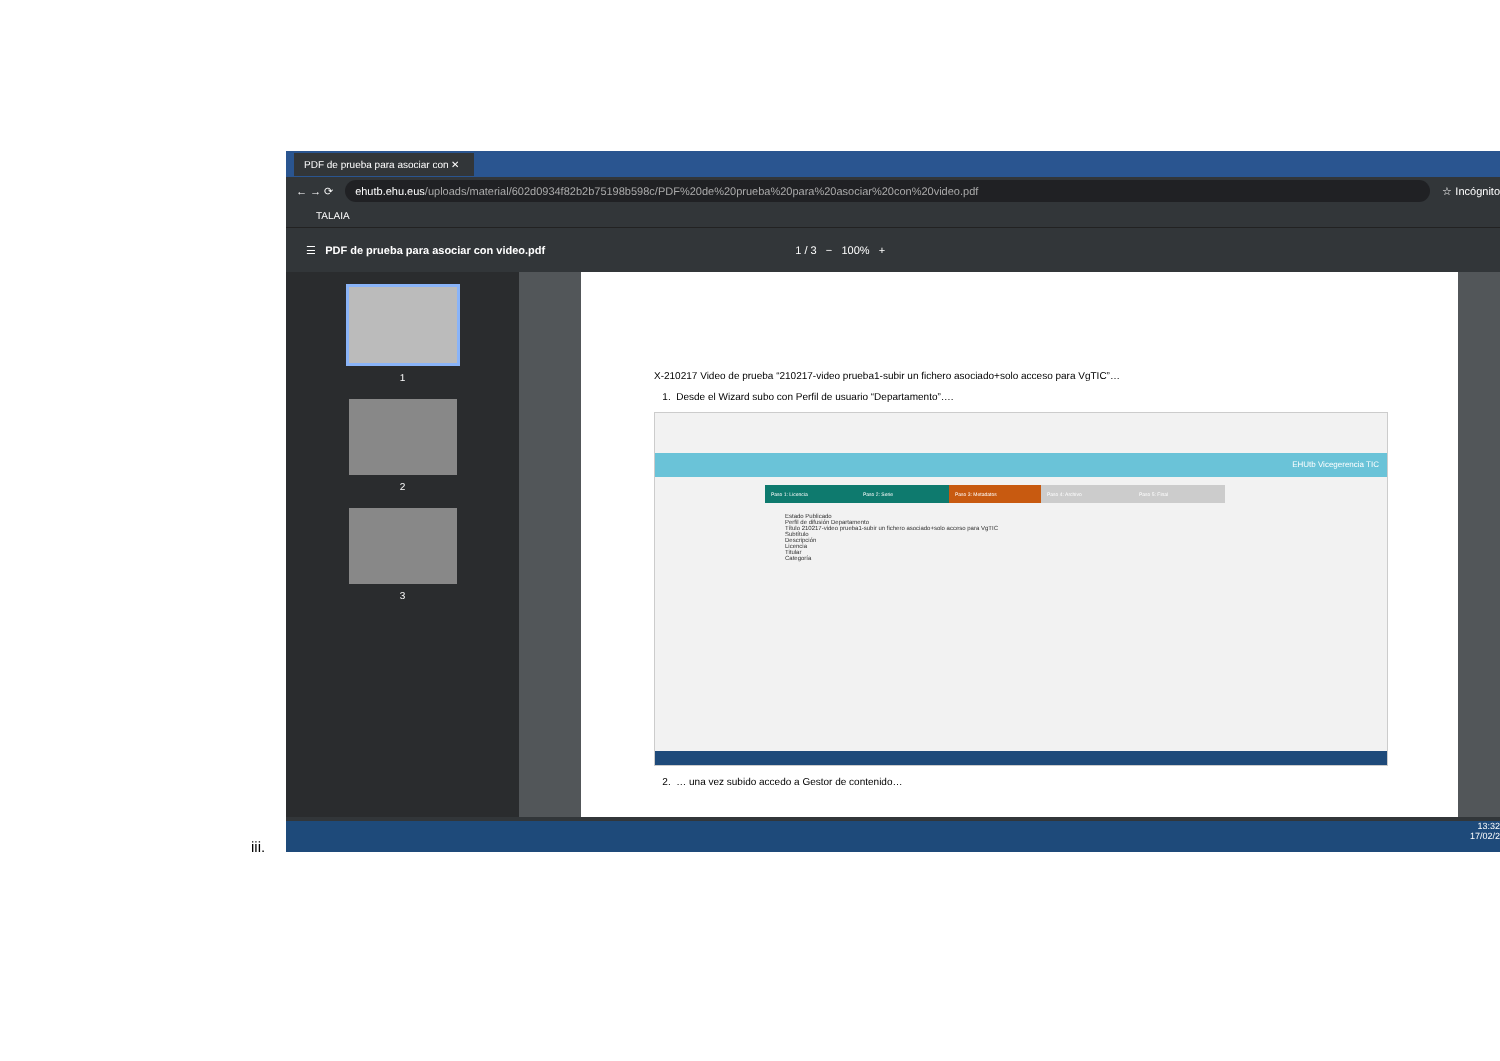PDF de prueba para asociar con ✕
← → ⟳
ehutb.ehu.eus/uploads/material/602d0934f82b2b75198b598c/PDF%20de%20prueba%20para%20asociar%20con%20video.pdf
☆ Incógnito
TALAIA
☰ PDF de prueba para asociar con video.pdf 1 / 3 − 100% +
1
2
3
X-210217 Video de prueba “210217-video prueba1-subir un fichero asociado+solo acceso para VgTIC”…
1. Desde el Wizard subo con Perfil de usuario “Departamento”….
EHUtb Vicegerencia TIC
Paso 1: Licencia Paso 2: Serie Paso 3: Metadatos Paso 4: Archivo Paso 5: Final
Estado Publicado
Perfil de difusión Departamento
Título 210217-video prueba1-subir un fichero asociado+solo acceso para VgTIC
Subtítulo
Descripción
Licencia
Titular
Categoría
2. … una vez subido accedo a Gestor de contenido…
13:32
17/02/2
iii.